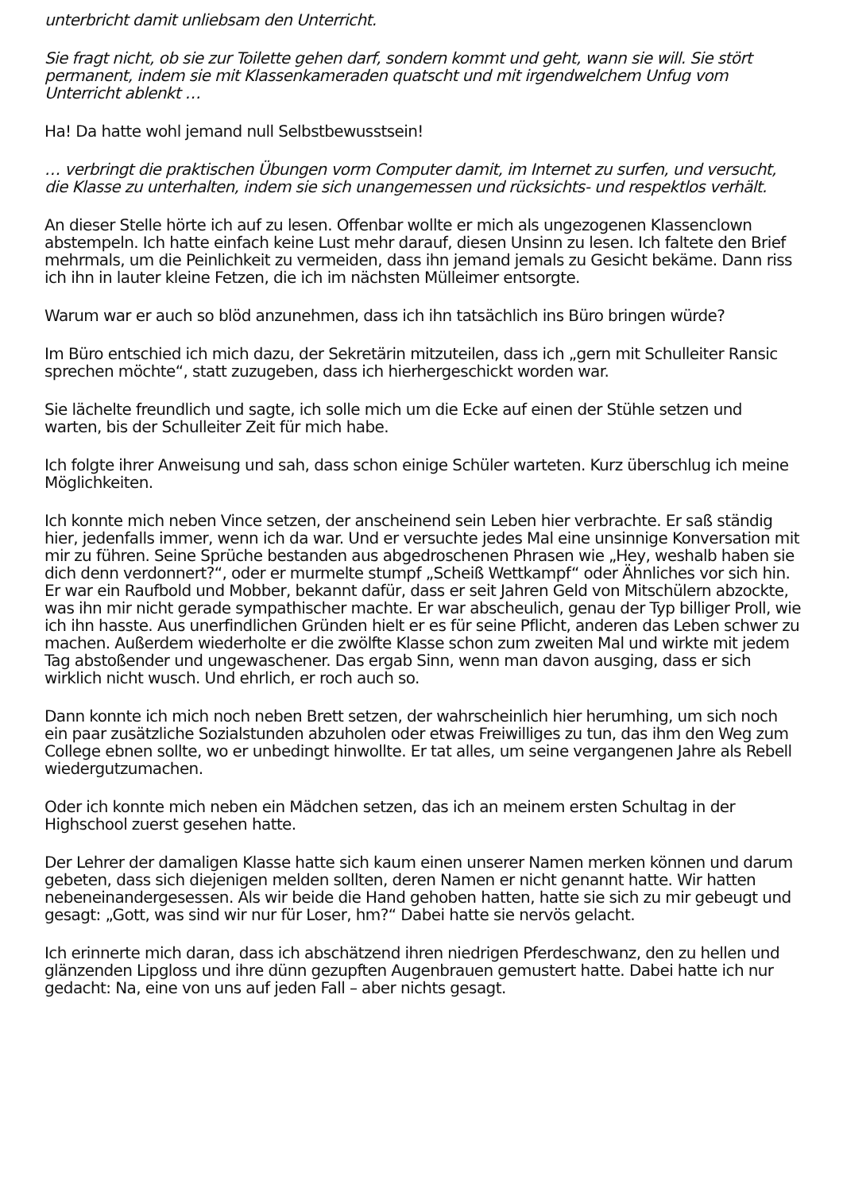unterbricht damit unliebsam den Unterricht.
Sie fragt nicht, ob sie zur Toilette gehen darf, sondern kommt und geht, wann sie will. Sie stört permanent, indem sie mit Klassenkameraden quatscht und mit irgendwelchem Unfug vom Unterricht ablenkt …
Ha! Da hatte wohl jemand null Selbstbewusstsein!
… verbringt die praktischen Übungen vorm Computer damit, im Internet zu surfen, und versucht, die Klasse zu unterhalten, indem sie sich unangemessen und rücksichts- und respektlos verhält.
An dieser Stelle hörte ich auf zu lesen. Offenbar wollte er mich als ungezogenen Klassenclown abstempeln. Ich hatte einfach keine Lust mehr darauf, diesen Unsinn zu lesen. Ich faltete den Brief mehrmals, um die Peinlichkeit zu vermeiden, dass ihn jemand jemals zu Gesicht bekäme. Dann riss ich ihn in lauter kleine Fetzen, die ich im nächsten Mülleimer entsorgte.
Warum war er auch so blöd anzunehmen, dass ich ihn tatsächlich ins Büro bringen würde?
Im Büro entschied ich mich dazu, der Sekretärin mitzuteilen, dass ich „gern mit Schulleiter Ransic sprechen möchte“, statt zuzugeben, dass ich hierhergeschickt worden war.
Sie lächelte freundlich und sagte, ich solle mich um die Ecke auf einen der Stühle setzen und warten, bis der Schulleiter Zeit für mich habe.
Ich folgte ihrer Anweisung und sah, dass schon einige Schüler warteten. Kurz überschlug ich meine Möglichkeiten.
Ich konnte mich neben Vince setzen, der anscheinend sein Leben hier verbrachte. Er saß ständig hier, jedenfalls immer, wenn ich da war. Und er versuchte jedes Mal eine unsinnige Konversation mit mir zu führen. Seine Sprüche bestanden aus abgedroschenen Phrasen wie „Hey, weshalb haben sie dich denn verdonnert?“, oder er murmelte stumpf „Scheiß Wettkampf“ oder Ähnliches vor sich hin. Er war ein Raufbold und Mobber, bekannt dafür, dass er seit Jahren Geld von Mitschülern abzockte, was ihn mir nicht gerade sympathischer machte. Er war abscheulich, genau der Typ billiger Proll, wie ich ihn hasste. Aus unerfindlichen Gründen hielt er es für seine Pflicht, anderen das Leben schwer zu machen. Außerdem wiederholte er die zwölfte Klasse schon zum zweiten Mal und wirkte mit jedem Tag abstoßender und ungewaschener. Das ergab Sinn, wenn man davon ausging, dass er sich wirklich nicht wusch. Und ehrlich, er roch auch so.
Dann konnte ich mich noch neben Brett setzen, der wahrscheinlich hier herumhing, um sich noch ein paar zusätzliche Sozialstunden abzuholen oder etwas Freiwilliges zu tun, das ihm den Weg zum College ebnen sollte, wo er unbedingt hinwollte. Er tat alles, um seine vergangenen Jahre als Rebell wiedergutzumachen.
Oder ich konnte mich neben ein Mädchen setzen, das ich an meinem ersten Schultag in der Highschool zuerst gesehen hatte.
Der Lehrer der damaligen Klasse hatte sich kaum einen unserer Namen merken können und darum gebeten, dass sich diejenigen melden sollten, deren Namen er nicht genannt hatte. Wir hatten nebeneinandergesessen. Als wir beide die Hand gehoben hatten, hatte sie sich zu mir gebeugt und gesagt: „Gott, was sind wir nur für Loser, hm?“ Dabei hatte sie nervös gelacht.
Ich erinnerte mich daran, dass ich abschätzend ihren niedrigen Pferdeschwanz, den zu hellen und glänzenden Lipgloss und ihre dünn gezupften Augenbrauen gemustert hatte. Dabei hatte ich nur gedacht: Na, eine von uns auf jeden Fall – aber nichts gesagt.